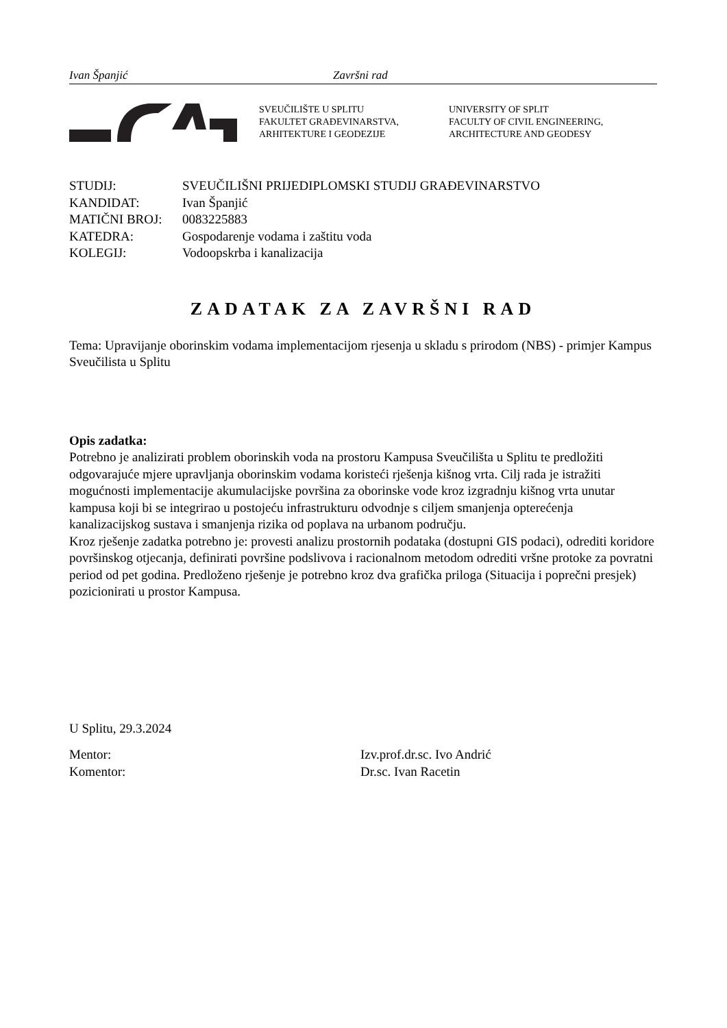Ivan Španjić Završni rad
SVEUČILIŠTE U SPLITU
FAKULTET GRAĐEVINARSTVA,
ARHITEKTURE I GEODEZIJE
UNIVERSITY OF SPLIT
FACULTY OF CIVIL ENGINEERING,
ARCHITECTURE AND GEODESY
| STUDIJ: | SVEUČILIŠNI PRIJEDIPLOMSKI STUDIJ GRAĐEVINARSTVO |
| KANDIDAT: | Ivan Španjić |
| MATIČNI BROJ: | 0083225883 |
| KATEDRA: | Gospodarenje vodama i zaštitu voda |
| KOLEGIJ: | Vodoopskrba i kanalizacija |
ZADATAK ZA ZAVRŠNI RAD
Tema: Upravijanje oborinskim vodama implementacijom rjesenja u skladu s prirodom (NBS) - primjer Kampus Sveučilista u Splitu
Opis zadatka:
Potrebno je analizirati problem oborinskih voda na prostoru Kampusa Sveučilišta u Splitu te predložiti odgovarajuće mjere upravljanja oborinskim vodama koristeći rješenja kišnog vrta. Cilj rada je istražiti mogućnosti implementacije akumulacijske površina za oborinske vode kroz izgradnju kišnog vrta unutar kampusa koji bi se integrirao u postojeću infrastrukturu odvodnje s ciljem smanjenja opterećenja kanalizacijskog sustava i smanjenja rizika od poplava na urbanom području.
Kroz rješenje zadatka potrebno je: provesti analizu prostornih podataka (dostupni GIS podaci), odrediti koridore površinskog otjecanja, definirati površine podslivova i racionalnom metodom odrediti vršne protoke za povratni period od pet godina. Predloženo rješenje je potrebno kroz dva grafička priloga (Situacija i poprečni presjek) pozicionirati u prostor Kampusa.
U Splitu, 29.3.2024
Mentor: Izv.prof.dr.sc. Ivo Andrić
Komentor: Dr.sc. Ivan Racetin